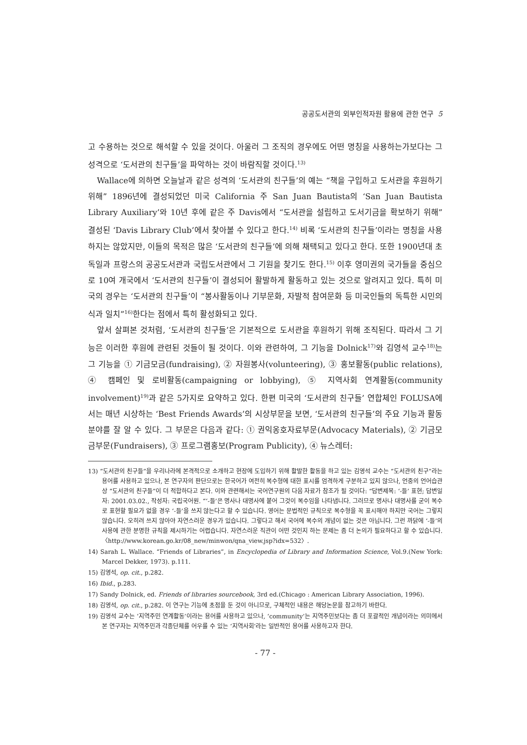공공도서관의 외부인적자원 활용에 관한 연구 5
고 수용하는 것으로 해석할 수 있을 것이다. 아울러 그 조직의 경우에도 어떤 명칭을 사용하는가보다는 그 성격으로 ‘도서관의 친구들’을 파악하는 것이 바람직할 것이다.<sup>13)</sup>
Wallace에 의하면 오늘날과 같은 성격의 ‘도서관의 친구들’의 예는 “책을 구입하고 도서관을 후원하기 위해” 1896년에 결성되었던 미국 California 주 San Juan Bautista의 ‘San Juan Bautista Library Auxiliary’와 10년 후에 같은 주 Davis에서 “도서관을 설립하고 도서기금을 확보하기 위해” 결성된 ‘Davis Library Club’에서 찾아볼 수 있다고 한다.<sup>14)</sup> 비록 ‘도서관의 친구들’이라는 명칭을 사용하지는 않았지만, 이들의 목적은 많은 ‘도서관의 친구들’에 의해 채택되고 있다고 한다. 또한 1900년대 초 독일과 프랑스의 공공도서관과 국립도서관에서 그 기원을 찾기도 한다.<sup>15)</sup> 이후 영미권의 국가들을 중심으로 10여 개국에서 ‘도서관의 친구들’이 결성되어 활발하게 활동하고 있는 것으로 알려지고 있다. 특히 미국의 경우는 ‘도서관의 친구들’이 “봉사활동이나 기부문화, 자발적 참여문화 등 미국인들의 독특한 시민의식과 일치”<sup>16)</sup>한다는 점에서 특히 활성화되고 있다.
앞서 살펴본 것처럼, ‘도서관의 친구들’은 기본적으로 도서관을 후원하기 위해 조직된다. 따라서 그 기능은 이러한 후원에 관련된 것들이 될 것이다. 이와 관련하여, 그 기능을 Dolnick<sup>17)</sup>와 김영석 교수<sup>18)</sup>는 그 기능을 ① 기금모금(fundraising), ② 자원봉사(volunteering), ③ 홍보활동(public relations), ④ 캠페인 및 로비활동(campaigning or lobbying), ⑤ 지역사회 연계활동(community involvement)<sup>19)</sup>과 같은 5가지로 요약하고 있다. 한편 미국의 ‘도서관의 친구들’ 연합체인 FOLUSA에서는 매년 시상하는 ‘Best Friends Awards’의 시상부문을 보면, ‘도서관의 친구들’의 주요 기능과 활동분야를 잘 알 수 있다. 그 부문은 다음과 같다: ① 권익옹호자료부문(Advocacy Materials), ② 기금모금부문(Fundraisers), ③ 프로그램홍보(Program Publicity), ④ 뉴스레터:
13) “도서관의 친구들”을 우리나라에 본격적으로 소개하고 현장에 도입하기 위해 활발한 활동을 하고 있는 김영석 교수는 “도서관의 친구”라는 용어를 사용하고 있으나, 본 연구자의 판단으로는 한국어가 여전히 복수형에 대한 표시를 엄격하게 구분하고 있지 않으나, 언중의 언어습관상 “도서관의 친구들”이 더 적합하다고 본다. 이와 관련해서는 국어연구원의 다음 자료가 참조가 될 것이다: “답변제목: ‘-들’ 표현; 답변일자: 2001.03.02., 작성자: 국립국어원. “‘-들’은 명사나 대명사에 붙어 그것이 복수임을 나타냅니다. 그러므로 명사나 대명사를 굳이 복수로 표현할 필요가 없을 경우 ‘-들’을 쓰지 않는다고 할 수 있습니다. 영어는 문법적인 규칙으로 복수형을 꼭 표시해야 하지만 국어는 그렇지 않습니다. 오히려 쓰지 않아야 자연스러운 경우가 있습니다. 그렇다고 해서 국어에 복수의 개념이 없는 것은 아닙니다. 그런 까닭에 ‘-들’의 사용에 관한 분명한 규칙을 제시하기는 어렵습니다. 자연스러운 직관이 어떤 것인지 하는 문제는 좀 더 논의가 필요하다고 할 수 있습니다. 〈http://www.korean.go.kr/08_new/minwon/qna_view.jsp?idx=532〉.
14) Sarah L. Wallace. “Friends of Libraries”, in Encyclopedia of Library and Information Science, Vol.9.(New York: Marcel Dekker, 1973). p.111.
15) 김영석, op. cit., p.282.
16) Ibid., p.283.
17) Sandy Dolnick, ed. Friends of libraries sourcebook, 3rd ed.(Chicago : American Library Association, 1996).
18) 김영석, op. cit., p.282. 이 연구는 기능에 초점을 둔 것이 아니므로, 구체적인 내용은 해당논문을 참고하기 바란다.
19) 김영석 교수는 ‘지역주민 연계활동’이라는 용어를 사용하고 있으나, ‘community’는 지역주민보다는 좀 더 포괄적인 개념이라는 의미에서 본 연구자는 지역주민과 각종단체를 어우를 수 있는 ‘지역사회’라는 일반적인 용어를 사용하고자 한다.
- 77 -